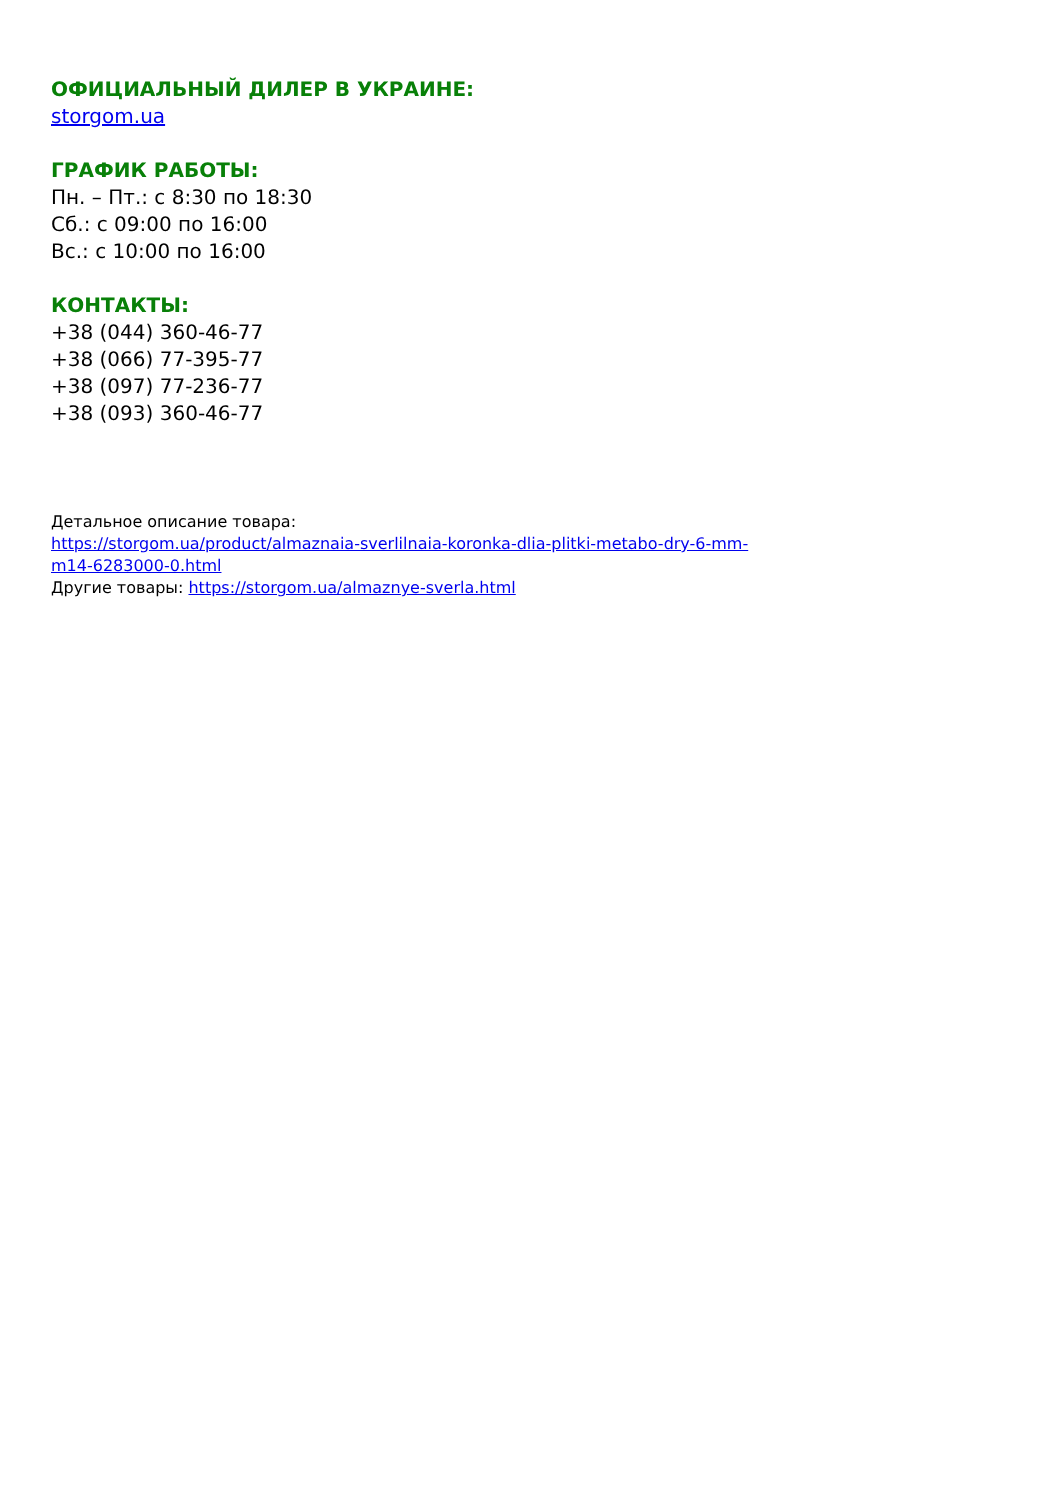ОФИЦИАЛЬНЫЙ ДИЛЕР В УКРАИНЕ:
storgom.ua
ГРАФИК РАБОТЫ:
Пн. – Пт.: с 8:30 по 18:30
Сб.: с 09:00 по 16:00
Вс.: с 10:00 по 16:00
КОНТАКТЫ:
+38 (044) 360-46-77
+38 (066) 77-395-77
+38 (097) 77-236-77
+38 (093) 360-46-77
Детальное описание товара:
https://storgom.ua/product/almaznaia-sverlilnaia-koronka-dlia-plitki-metabo-dry-6-mm-
m14-6283000-0.html
Другие товары: https://storgom.ua/almaznye-sverla.html